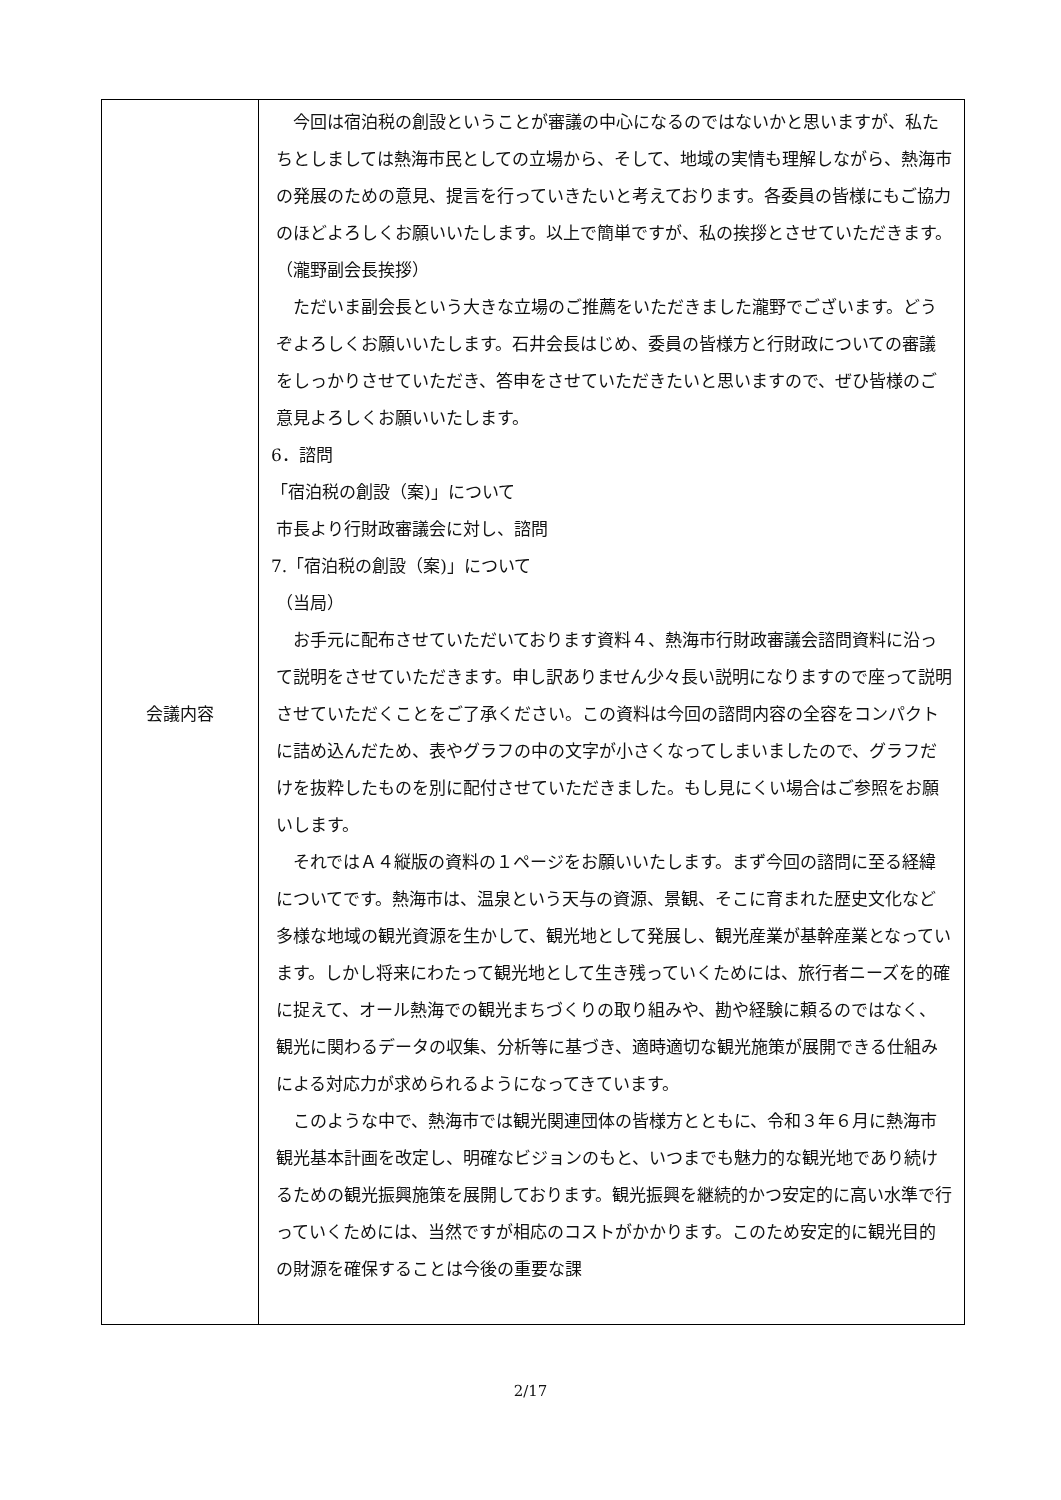| 会議内容 | 今回は宿泊税の創設ということが審議の中心になるのではないかと思いますが、私たちとしましては熱海市民としての立場から、そして、地域の実情も理解しながら、熱海市の発展のための意見、提言を行っていきたいと考えております。各委員の皆様にもご協力のほどよろしくお願いいたします。以上で簡単ですが、私の挨拶とさせていただきます。 （瀧野副会長挨拶） ただいま副会長という大きな立場のご推薦をいただきました瀧野でございます。どうぞよろしくお願いいたします。石井会長はじめ、委員の皆様方と行財政についての審議をしっかりさせていただき、答申をさせていただきたいと思いますので、ぜひ皆様のご意見よろしくお願いいたします。 6．諮問 「宿泊税の創設（案)」について 市長より行財政審議会に対し、諮問 7.「宿泊税の創設（案)」について （当局） お手元に配布させていただいております資料４、熱海市行財政審議会諮問資料に沿って説明をさせていただきます。申し訳ありません少々長い説明になりますので座って説明させていただくことをご了承ください。この資料は今回の諮問内容の全容をコンパクトに詰め込んだため、表やグラフの中の文字が小さくなってしまいましたので、グラフだけを抜粋したものを別に配付させていただきました。もし見にくい場合はご参照をお願いします。 それではＡ４縦版の資料の１ページをお願いいたします。まず今回の諮問に至る経緯についてです。熱海市は、温泉という天与の資源、景観、そこに育まれた歴史文化など多様な地域の観光資源を生かして、観光地として発展し、観光産業が基幹産業となっています。しかし将来にわたって観光地として生き残っていくためには、旅行者ニーズを的確に捉えて、オール熱海での観光まちづくりの取り組みや、勘や経験に頼るのではなく、観光に関わるデータの収集、分析等に基づき、適時適切な観光施策が展開できる仕組みによる対応力が求められるようになってきています。 このような中で、熱海市では観光関連団体の皆様方とともに、令和３年６月に熱海市観光基本計画を改定し、明確なビジョンのもと、いつまでも魅力的な観光地であり続けるための観光振興施策を展開しております。観光振興を継続的かつ安定的に高い水準で行っていくためには、当然ですが相応のコストがかかります。このため安定的に観光目的の財源を確保することは今後の重要な課 |
2/17